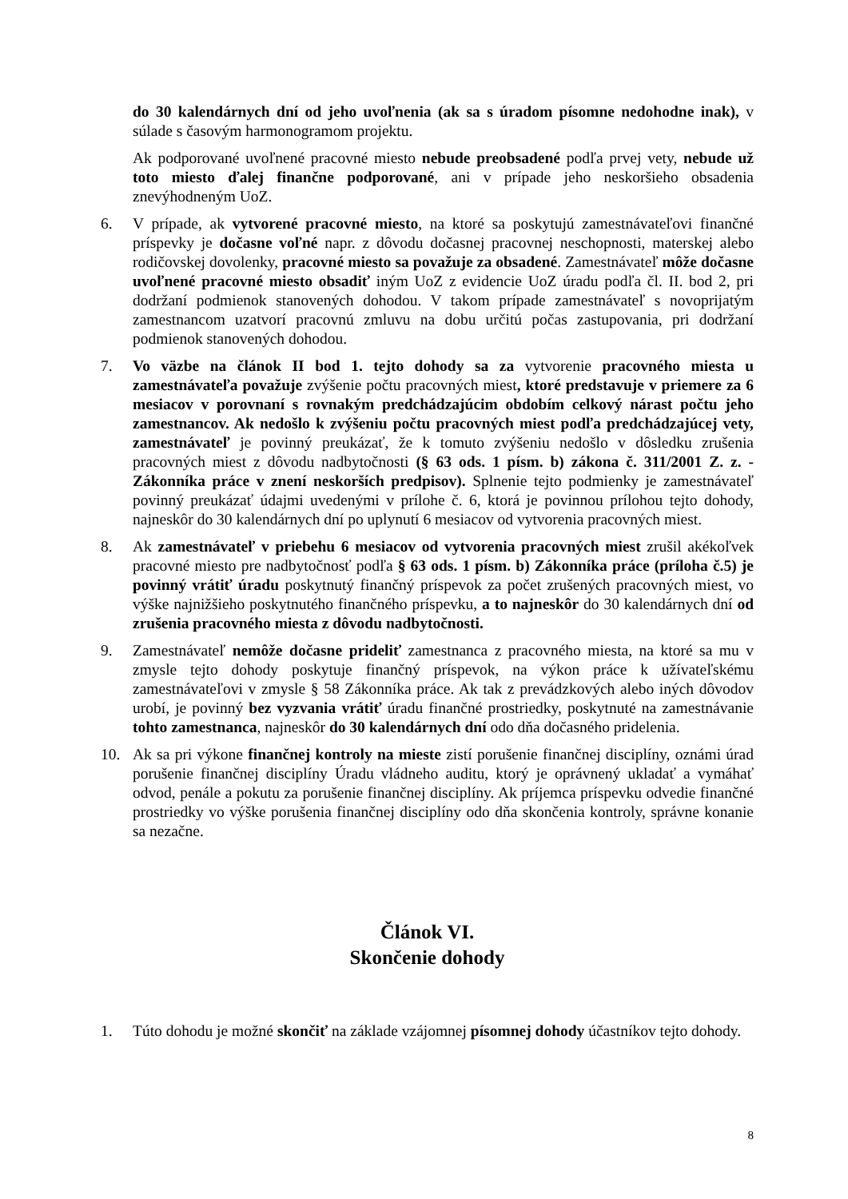do 30 kalendárnych dní od jeho uvoľnenia (ak sa s úradom písomne nedohodne inak), v súlade s časovým harmonogramom projektu.
Ak podporované uvoľnené pracovné miesto nebude preobsadené podľa prvej vety, nebude už toto miesto ďalej finančne podporované, ani v prípade jeho neskoršieho obsadenia znevýhodneným UoZ.
6. V prípade, ak vytvorené pracovné miesto, na ktoré sa poskytujú zamestnávateľovi finančné príspevky je dočasne voľné napr. z dôvodu dočasnej pracovnej neschopnosti, materskej alebo rodičovskej dovolenky, pracovné miesto sa považuje za obsadené. Zamestnávateľ môže dočasne uvoľnené pracovné miesto obsadiť iným UoZ z evidencie UoZ úradu podľa čl. II. bod 2, pri dodržaní podmienok stanovených dohodou. V takom prípade zamestnávateľ s novoprijatým zamestnancom uzatvorí pracovnú zmluvu na dobu určitú počas zastupovania, pri dodržaní podmienok stanovených dohodou.
7. Vo väzbe na článok II bod 1. tejto dohody sa za vytvorenie pracovného miesta u zamestnávateľa považuje zvýšenie počtu pracovných miest, ktoré predstavuje v priemere za 6 mesiacov v porovnaní s rovnakým predchádzajúcim obdobím celkový nárast počtu jeho zamestnancov. Ak nedošlo k zvýšeniu počtu pracovných miest podľa predchádzajúcej vety, zamestnávateľ je povinný preukázať, že k tomuto zvýšeniu nedošlo v dôsledku zrušenia pracovných miest z dôvodu nadbytočnosti (§ 63 ods. 1 písm. b) zákona č. 311/2001 Z. z. - Zákonníka práce v znení neskorších predpisov). Splnenie tejto podmienky je zamestnávateľ povinný preukázať údajmi uvedenými v prílohe č. 6, ktorá je povinnou prílohou tejto dohody, najneskôr do 30 kalendárnych dní po uplynutí 6 mesiacov od vytvorenia pracovných miest.
8. Ak zamestnávateľ v priebehu 6 mesiacov od vytvorenia pracovných miest zrušil akékoľvek pracovné miesto pre nadbytočnosť podľa § 63 ods. 1 písm. b) Zákonníka práce (príloha č.5) je povinný vrátiť úradu poskytnutý finančný príspevok za počet zrušených pracovných miest, vo výške najnižšieho poskytnutého finančného príspevku, a to najneskôr do 30 kalendárnych dní od zrušenia pracovného miesta z dôvodu nadbytočnosti.
9. Zamestnávateľ nemôže dočasne prideliť zamestnanca z pracovného miesta, na ktoré sa mu v zmysle tejto dohody poskytuje finančný príspevok, na výkon práce k užívateľskému zamestnávateľovi v zmysle § 58 Zákonníka práce. Ak tak z prevádzkových alebo iných dôvodov urobí, je povinný bez vyzvania vrátiť úradu finančné prostriedky, poskytnuté na zamestnávanie tohto zamestnanca, najneskôr do 30 kalendárnych dní odo dňa dočasného pridelenia.
10. Ak sa pri výkone finančnej kontroly na mieste zistí porušenie finančnej disciplíny, oznámi úrad porušenie finančnej disciplíny Úradu vládneho auditu, ktorý je oprávnený ukladať a vymáhať odvod, penále a pokutu za porušenie finančnej disciplíny. Ak príjemca príspevku odvedie finančné prostriedky vo výške porušenia finančnej disciplíny odo dňa skončenia kontroly, správne konanie sa nezačne.
Článok VI.
Skončenie dohody
1. Túto dohodu je možné skončiť na základe vzájomnej písomnej dohody účastníkov tejto dohody.
8